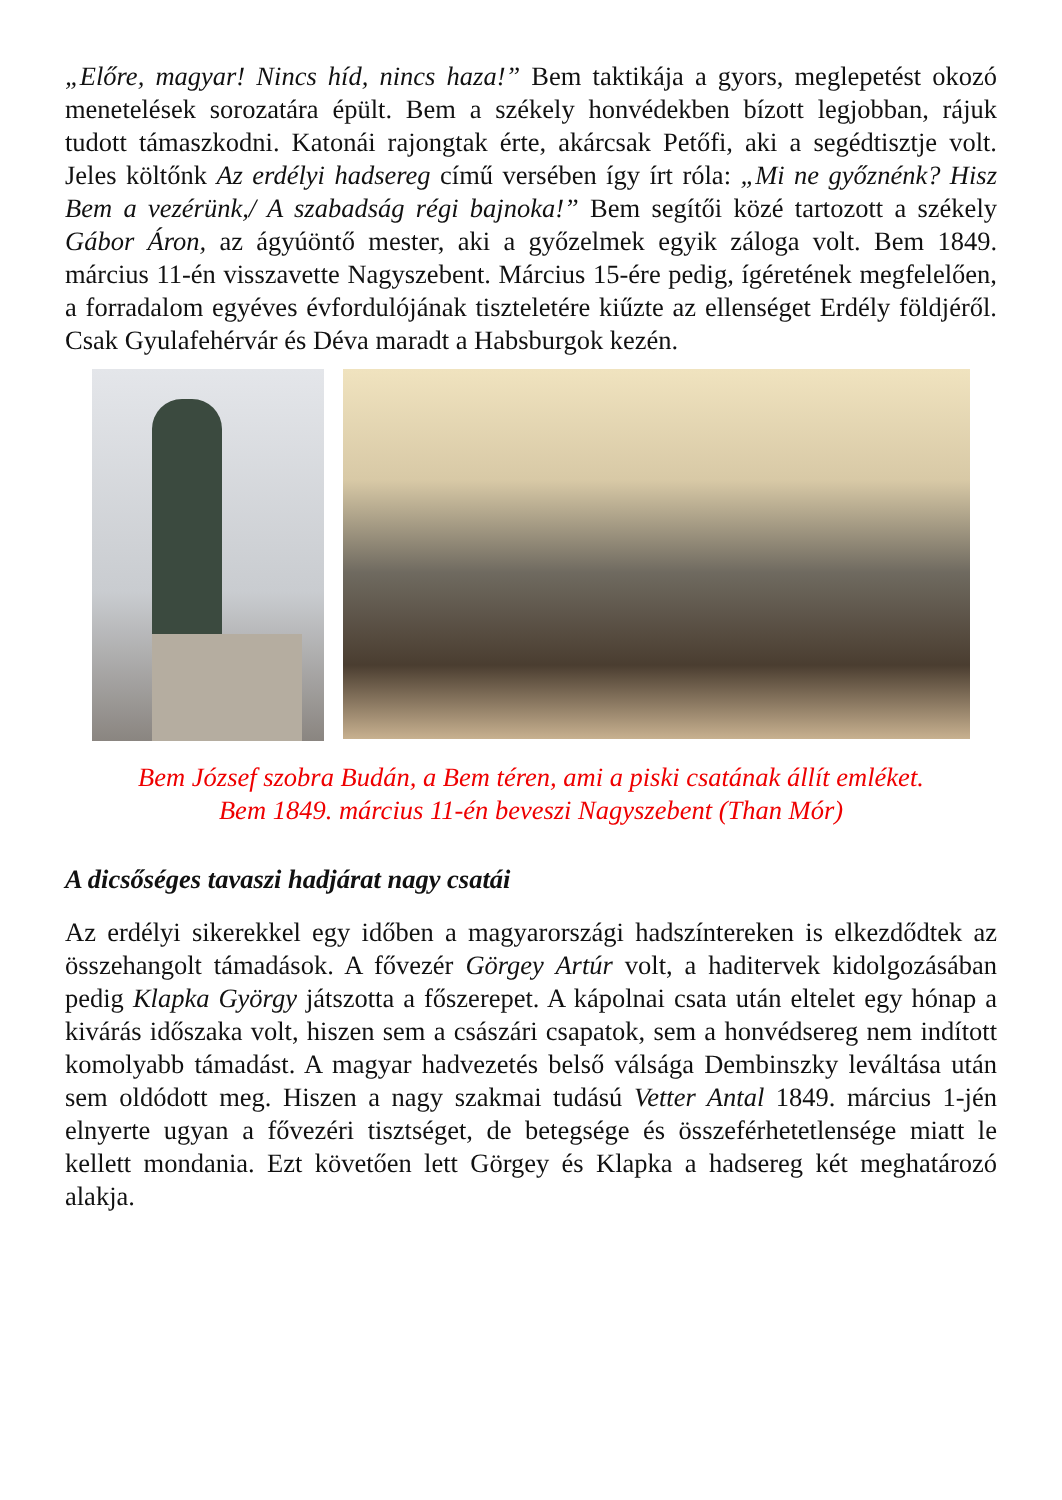„Előre, magyar! Nincs híd, nincs haza!” Bem taktikája a gyors, meglepetést okozó menetelések sorozatára épült. Bem a székely honvédekben bízott legjobban, rájuk tudott támaszkodni. Katonái rajongtak érte, akárcsak Petőfi, aki a segédtisztje volt. Jeles költőnk Az erdélyi hadsereg című versében így írt róla: „Mi ne győznénk? Hisz Bem a vezérünk,/ A szabadság régi bajnoka!” Bem segítői közé tartozott a székely Gábor Áron, az ágyúöntő mester, aki a győzelmek egyik záloga volt. Bem 1849. március 11-én visszavette Nagyszebent. Március 15-ére pedig, ígéretének megfelelően, a forradalom egyéves évfordulójának tiszteletére kiűzte az ellenséget Erdély földjéről. Csak Gyulafehérvár és Déva maradt a Habsburgok kezén.
Bem József szobra Budán, a Bem téren, ami a piski csatának állít emléket.
Bem 1849. március 11-én beveszi Nagyszebent (Than Mór)
A dicsőséges tavaszi hadjárat nagy csatái
Az erdélyi sikerekkel egy időben a magyarországi hadszíntereken is elkezdődtek az összehangolt támadások. A fővezér Görgey Artúr volt, a haditervek kidolgozásában pedig Klapka György játszotta a főszerepet. A kápolnai csata után eltelet egy hónap a kivárás időszaka volt, hiszen sem a császári csapatok, sem a honvédsereg nem indított komolyabb támadást. A magyar hadvezetés belső válsága Dembinszky leváltása után sem oldódott meg. Hiszen a nagy szakmai tudású Vetter Antal 1849. március 1-jén elnyerte ugyan a fővezéri tisztséget, de betegsége és összeférhetetlensége miatt le kellett mondania. Ezt követően lett Görgey és Klapka a hadsereg két meghatározó alakja.